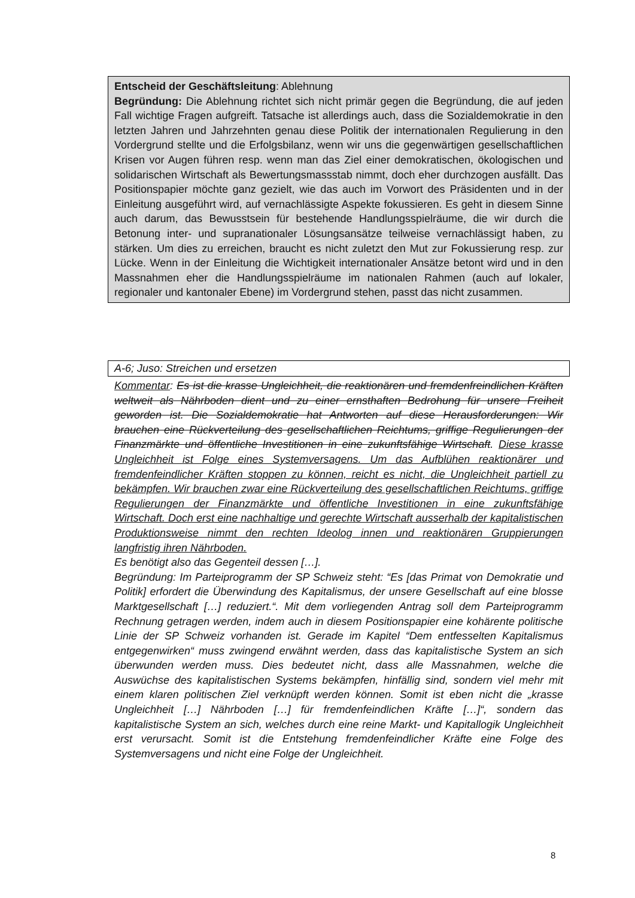Entscheid der Geschäftsleitung: Ablehnung
Begründung: Die Ablehnung richtet sich nicht primär gegen die Begründung, die auf jeden Fall wichtige Fragen aufgreift. Tatsache ist allerdings auch, dass die Sozialdemokratie in den letzten Jahren und Jahrzehnten genau diese Politik der internationalen Regulierung in den Vordergrund stellte und die Erfolgsbilanz, wenn wir uns die gegenwärtigen gesellschaftlichen Krisen vor Augen führen resp. wenn man das Ziel einer demokratischen, ökologischen und solidarischen Wirtschaft als Bewertungsmassstab nimmt, doch eher durchzogen ausfällt. Das Positionspapier möchte ganz gezielt, wie das auch im Vorwort des Präsidenten und in der Einleitung ausgeführt wird, auf vernachlässigte Aspekte fokussieren. Es geht in diesem Sinne auch darum, das Bewusstsein für bestehende Handlungsspielräume, die wir durch die Betonung inter- und supranationaler Lösungsansätze teilweise vernachlässigt haben, zu stärken. Um dies zu erreichen, braucht es nicht zuletzt den Mut zur Fokussierung resp. zur Lücke. Wenn in der Einleitung die Wichtigkeit internationaler Ansätze betont wird und in den Massnahmen eher die Handlungsspielräume im nationalen Rahmen (auch auf lokaler, regionaler und kantonaler Ebene) im Vordergrund stehen, passt das nicht zusammen.
A-6; Juso: Streichen und ersetzen
Kommentar: Es ist die krasse Ungleichheit, die reaktionären und fremdenfreindlichen Kräften weltweit als Nährboden dient und zu einer ernsthaften Bedrohung für unsere Freiheit geworden ist. Die Sozialdemokratie hat Antworten auf diese Herausforderungen: Wir brauchen eine Rückverteilung des gesellschaftlichen Reichtums, griffige Regulierungen der Finanzmärkte und öffentliche Investitionen in eine zukunftsfähige Wirtschaft. Diese krasse Ungleichheit ist Folge eines Systemversagens. Um das Aufblühen reaktionärer und fremdenfeindlicher Kräften stoppen zu können, reicht es nicht, die Ungleichheit partiell zu bekämpfen. Wir brauchen zwar eine Rückverteilung des gesellschaftlichen Reichtums, griffige Regulierungen der Finanzmärkte und öffentliche Investitionen in eine zukunftsfähige Wirtschaft. Doch erst eine nachhaltige und gerechte Wirtschaft ausserhalb der kapitalistischen Produktionsweise nimmt den rechten Ideolog innen und reaktionären Gruppierungen langfristig ihren Nährboden.
Es benötigt also das Gegenteil dessen […].
Begründung: Im Parteiprogramm der SP Schweiz steht: “Es [das Primat von Demokratie und Politik] erfordert die Überwindung des Kapitalismus, der unsere Gesellschaft auf eine blosse Marktgesellschaft […] reduziert.“. Mit dem vorliegenden Antrag soll dem Parteiprogramm Rechnung getragen werden, indem auch in diesem Positionspapier eine kohärente politische Linie der SP Schweiz vorhanden ist. Gerade im Kapitel “Dem entfesselten Kapitalismus entgegenwirken“ muss zwingend erwähnt werden, dass das kapitalistische System an sich überwunden werden muss. Dies bedeutet nicht, dass alle Massnahmen, welche die Auswüchse des kapitalistischen Systems bekämpfen, hinfällig sind, sondern viel mehr mit einem klaren politischen Ziel verknüpft werden können. Somit ist eben nicht die „krasse Ungleichheit […] Nährboden […] für fremdenfeindlichen Kräfte […]“, sondern das kapitalistische System an sich, welches durch eine reine Markt- und Kapitallogik Ungleichheit erst verursacht. Somit ist die Entstehung fremdenfeindlicher Kräfte eine Folge des Systemversagens und nicht eine Folge der Ungleichheit.
8